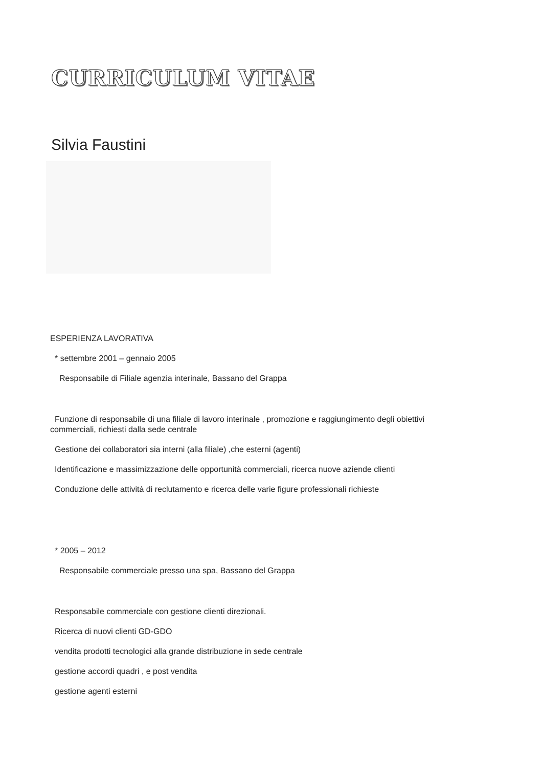CURRICULUM VITAE
Silvia Faustini
ESPERIENZA LAVORATIVA
* settembre 2001 – gennaio 2005
Responsabile di Filiale agenzia interinale, Bassano del Grappa
Funzione di responsabile di una filiale di lavoro interinale , promozione e raggiungimento degli obiettivi
commerciali, richiesti dalla sede centrale
Gestione dei collaboratori sia interni (alla filiale) ,che esterni (agenti)
Identificazione e massimizzazione delle opportunità commerciali, ricerca nuove aziende clienti
Conduzione delle attività di reclutamento e ricerca delle varie figure professionali richieste
* 2005 – 2012
Responsabile commerciale presso una spa, Bassano del Grappa
Responsabile commerciale con gestione clienti direzionali.
Ricerca di nuovi clienti GD-GDO
vendita prodotti tecnologici alla grande distribuzione in sede centrale
gestione accordi quadri , e post vendita
gestione agenti esterni